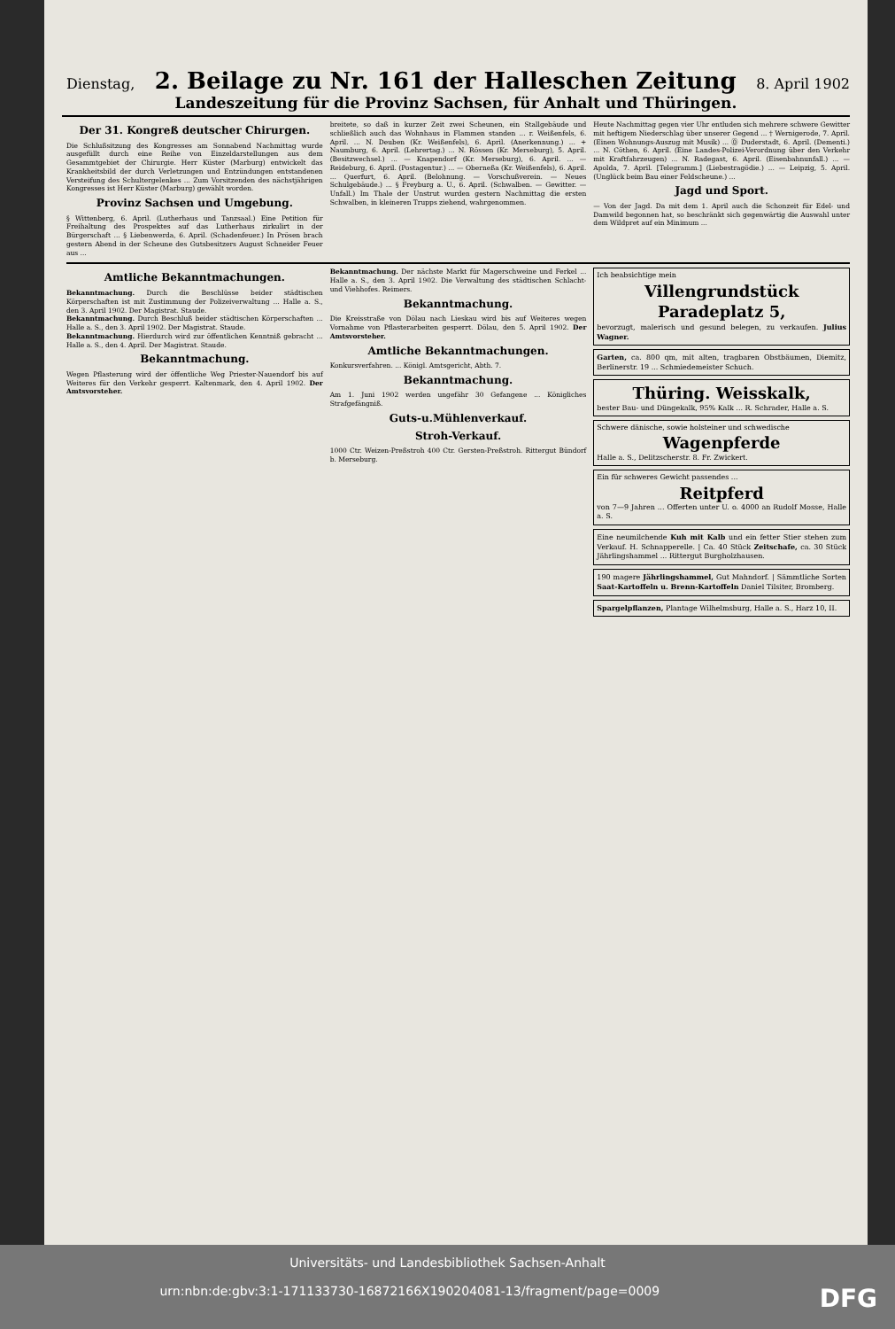Dienstag, 2. Beilage zu Nr. 161 der Halleschen Zeitung 8. April 1902
Landeszeitung für die Provinz Sachsen, für Anhalt und Thüringen.
Der 31. Kongreß deutscher Chirurgen.
Die Schlußsitzung des Kongresses am Sonnabend Nachmittag wurde ausgefüllt durch eine Reihe von Einzeldarstellungen aus dem Gesammtgebiet der Chirurgie. Herr Küster (Marburg) entwickelt das Krankheitsbild der durch Verletzungen und Entzündungen entstandenen Versteifung des Schultergelenkes ... Zum Vorsitzenden des nächstjährigen Kongresses ist Herr Küster (Marburg) gewählt worden.
Provinz Sachsen und Umgebung.
§ Wittenberg, 6. April. (Lutherhaus und Tanzsaal.) Eine Petition für Freihaltung des Prospektes auf das Lutherhaus zirkulirt in der Bürgerschaft ... § Liebenwerda, 6. April. (Schadenfeuer.) In Prösen brach gestern Abend in der Scheune des Gutsbesitzers August Schneider Feuer aus ...
breitete, so daß in kurzer Zeit zwei Scheunen, ein Stallgebäude und schließlich auch das Wohnhaus in Flammen standen ... r. Weißenfels, 6. April. ... N. Deuben (Kr. Weißenfels), 6. April. (Anerkennung.) ... + Naumburg, 6. April. (Lehrertag.) ... N. Rössen (Kr. Merseburg), 5. April. (Besitzwechsel.) ... — Knapendorf (Kr. Merseburg), 6. April. ... — Reideburg, 6. April. (Postagentur.) ... — Oberneßa (Kr. Weißenfels), 6. April. ... Querfurt, 6. April. (Belohnung. — Vorschußverein. — Neues Schulgebäude.) ... § Freyburg a. U., 6. April. (Schwalben. — Gewitter. — Unfall.) Im Thale der Unstrut wurden gestern Nachmittag die ersten Schwalben, in kleineren Trupps ziehend, wahrgenommen.
Heute Nachmittag gegen vier Uhr entluden sich mehrere schwere Gewitter mit heftigem Niederschlag über unserer Gegend ... † Wernigerode, 7. April. (Einen Wohnungs-Auszug mit Musik) ... Ⓞ Duderstadt, 6. April. (Dementi.) ... N. Cöthen, 6. April. (Eine Landes-Polizei-Verordnung über den Verkehr mit Kraftfahrzeugen) ... N. Radegast, 6. April. (Eisenbahnunfall.) ... — Apolda, 7. April. [Telegramm.] (Liebestragödie.) ... — Leipzig, 5. April. (Unglück beim Bau einer Feldscheune.) ...
Jagd und Sport.
— Von der Jagd. Da mit dem 1. April auch die Schonzeit für Edel- und Damwild begonnen hat, so beschränkt sich gegenwärtig die Auswahl unter dem Wildpret auf ein Minimum ...
Amtliche Bekanntmachungen.
Bekanntmachung. Durch die Beschlüsse beider städtischen Körperschaften ist mit Zustimmung der Polizeiverwaltung ... Halle a. S., den 3. April 1902. Der Magistrat. Staude.
Bekanntmachung. Durch Beschluß beider städtischen Körperschaften ... Halle a. S., den 3. April 1902. Der Magistrat. Staude.
Bekanntmachung. Hierdurch wird zur öffentlichen Kenntniß gebracht ... Halle a. S., den 4. April. Der Magistrat. Staude.
Bekanntmachung.
Wegen Pflasterung wird der öffentliche Weg Priester-Nauendorf bis auf Weiteres für den Verkehr gesperrt. Kaltenmark, den 4. April 1902. Der Amtsvorsteher.
Bekanntmachung. Der nächste Markt für Magerschweine und Ferkel ... Halle a. S., den 3. April 1902. Die Verwaltung des städtischen Schlacht- und Viehhofes. Reimers.
Bekanntmachung.
Die Kreisstraße von Dölau nach Lieskau wird bis auf Weiteres wegen Vornahme von Pflasterarbeiten gesperrt. Dölau, den 5. April 1902. Der Amtsvorsteher.
Amtliche Bekanntmachungen.
Konkursverfahren. ... Königl. Amtsgericht, Abth. 7.
Bekanntmachung.
Am 1. Juni 1902 werden ungefähr 30 Gefangene ... Königliches Strafgefängniß.
Guts-u.Mühlenverkauf.
Stroh-Verkauf.
1000 Ctr. Weizen-Preßstroh 400 Ctr. Gersten-Preßstroh. Rittergut Bündorf b. Merseburg.
Ich beabsichtige mein
Villengrundstück Paradeplatz 5,
bevorzugt, malerisch und gesund belegen, zu verkaufen. Julius Wagner.
Garten, ca. 800 qm, mit alten, tragbaren Obstbäumen, Diemitz, Berlinerstr. 19 ... Schmiedemeister Schuch.
Thüring. Weisskalk,
bester Bau- und Düngekalk, 95% Kalk ... R. Schrader, Halle a. S.
Schwere dänische, sowie holsteiner und schwedische
Wagenpferde
Halle a. S., Delitzscherstr. 8. Fr. Zwickert.
Ein für schweres Gewicht passendes ...
Reitpferd
von 7—9 Jahren ... Offerten unter U. o. 4000 an Rudolf Mosse, Halle a. S.
Eine neumilchende Kuh mit Kalb und ein fetter Stier stehen zum Verkauf. H. Schnapperelle. | Ca. 40 Stück Zeitschafe, ca. 30 Stück Jährlingshammel ... Rittergut Burgholzhausen.
190 magere Jährlingshammel, Gut Mahndorf. | Sämmtliche Sorten Saat-Kartoffeln u. Brenn-Kartoffeln Daniel Tilsiter, Bromberg.
Spargelpflanzen, Plantage Wilhelmsburg, Halle a. S., Harz 10, II.
Universitäts- und Landesbibliothek Sachsen-Anhalt
urn:nbn:de:gbv:3:1-171133730-16872166X190204081-13/fragment/page=0009 DFG